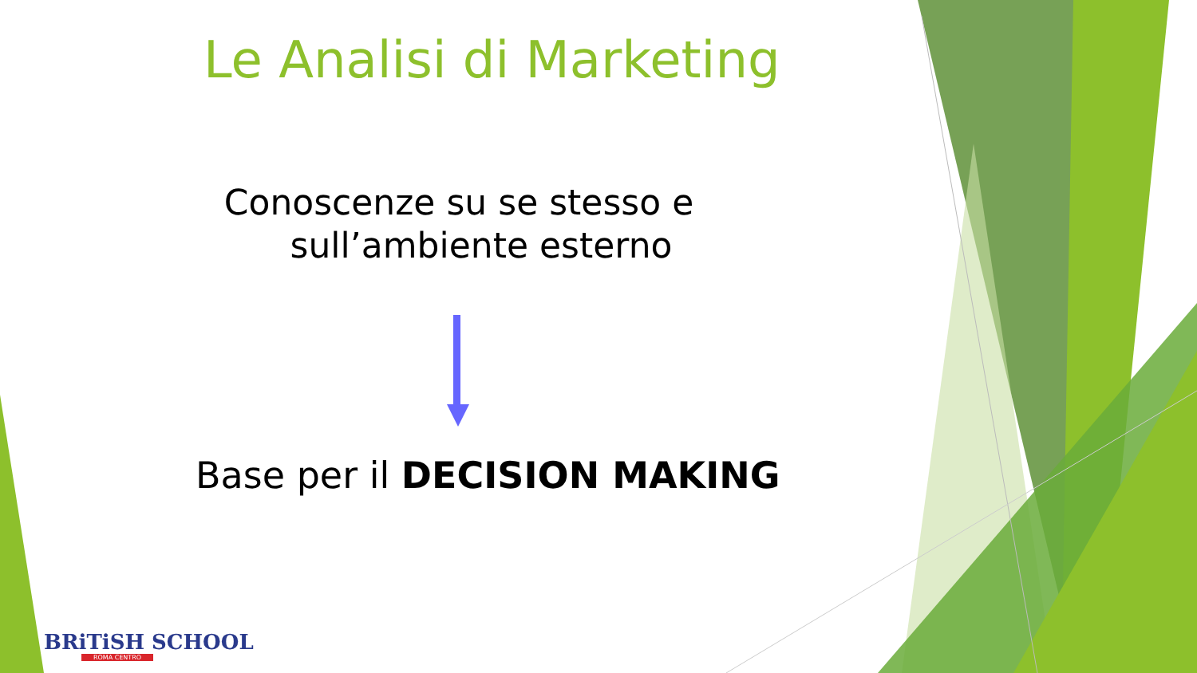Le Analisi di Marketing
Conoscenze su se stesso e
sull’ambiente esterno
Base per il DECISION MAKING
BRiTiSH SCHOOL
ROMA CENTRO